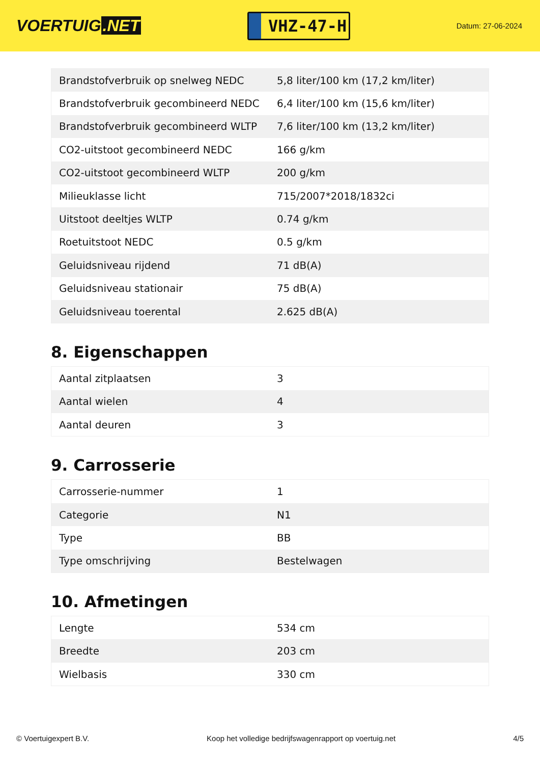VOERTUIG.NET
VHZ-47-H
Datum: 27-06-2024
| Brandstofverbruik op snelweg NEDC | 5,8 liter/100 km (17,2 km/liter) |
| Brandstofverbruik gecombineerd NEDC | 6,4 liter/100 km (15,6 km/liter) |
| Brandstofverbruik gecombineerd WLTP | 7,6 liter/100 km (13,2 km/liter) |
| CO2-uitstoot gecombineerd NEDC | 166 g/km |
| CO2-uitstoot gecombineerd WLTP | 200 g/km |
| Milieuklasse licht | 715/2007*2018/1832ci |
| Uitstoot deeltjes WLTP | 0.74 g/km |
| Roetuitstoot NEDC | 0.5 g/km |
| Geluidsniveau rijdend | 71 dB(A) |
| Geluidsniveau stationair | 75 dB(A) |
| Geluidsniveau toerental | 2.625 dB(A) |
8. Eigenschappen
| Aantal zitplaatsen | 3 |
| Aantal wielen | 4 |
| Aantal deuren | 3 |
9. Carrosserie
| Carrosserie-nummer | 1 |
| Categorie | N1 |
| Type | BB |
| Type omschrijving | Bestelwagen |
10. Afmetingen
| Lengte | 534 cm |
| Breedte | 203 cm |
| Wielbasis | 330 cm |
© Voertuigexpert B.V. Koop het volledige bedrijfswagenrapport op voertuig.net 4/5